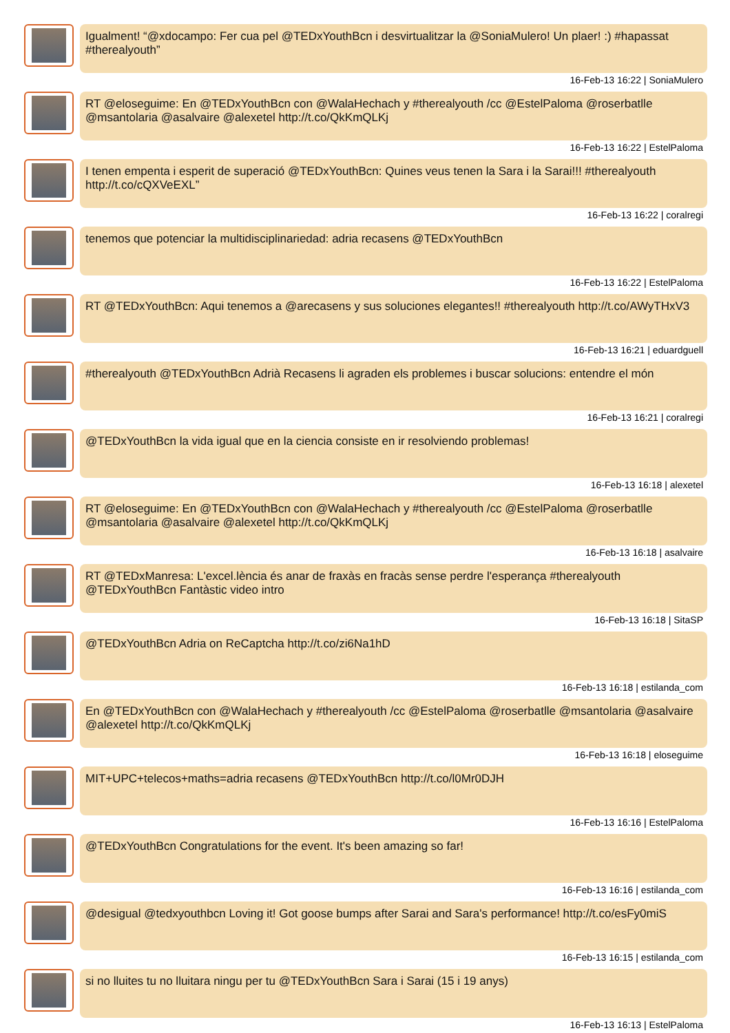Igualment! “@xdocampo: Fer cua pel @TEDxYouthBcn i desvirtualitzar la @SoniaMulero! Un plaer! :) #hapassat #therealyouth”
16-Feb-13 16:22 | SoniaMulero
RT @eloseguime: En @TEDxYouthBcn con @WalaHechach y #therealyouth /cc @EstelPaloma @roserbatlle @msantolaria @asalvaire @alexetel http://t.co/QkKmQLKj
16-Feb-13 16:22 | EstelPaloma
I tenen empenta i esperit de superació @TEDxYouthBcn: Quines veus tenen la Sara i la Sarai!!! #therealyouth http://t.co/cQXVeEXL”
16-Feb-13 16:22 | coralregi
tenemos que potenciar la multidisciplinariedad: adria recasens @TEDxYouthBcn
16-Feb-13 16:22 | EstelPaloma
RT @TEDxYouthBcn: Aqui tenemos a @arecasens y sus soluciones elegantes!! #therealyouth http://t.co/AWyTHxV3
16-Feb-13 16:21 | eduardguell
#therealyouth @TEDxYouthBcn Adrià Recasens li agraden els problemes i buscar solucions: entendre el món
16-Feb-13 16:21 | coralregi
@TEDxYouthBcn la vida igual que en la ciencia consiste en ir resolviendo problemas!
16-Feb-13 16:18 | alexetel
RT @eloseguime: En @TEDxYouthBcn con @WalaHechach y #therealyouth /cc @EstelPaloma @roserbatlle @msantolaria @asalvaire @alexetel http://t.co/QkKmQLKj
16-Feb-13 16:18 | asalvaire
RT @TEDxManresa: L'excel.lència és anar de fraxàs en fracàs sense perdre l'esperança #therealyouth @TEDxYouthBcn Fantàstic video intro
16-Feb-13 16:18 | SitaSP
@TEDxYouthBcn Adria on ReCaptcha http://t.co/zi6Na1hD
16-Feb-13 16:18 | estilanda_com
En @TEDxYouthBcn con @WalaHechach y #therealyouth /cc @EstelPaloma @roserbatlle @msantolaria @asalvaire @alexetel http://t.co/QkKmQLKj
16-Feb-13 16:18 | eloseguime
MIT+UPC+telecos+maths=adria recasens @TEDxYouthBcn http://t.co/l0Mr0DJH
16-Feb-13 16:16 | EstelPaloma
@TEDxYouthBcn Congratulations for the event. It's been amazing so far!
16-Feb-13 16:16 | estilanda_com
@desigual @tedxyouthbcn Loving it! Got goose bumps after Sarai and Sara's performance! http://t.co/esFy0miS
16-Feb-13 16:15 | estilanda_com
si no lluites tu no lluitara ningu per tu @TEDxYouthBcn Sara i Sarai (15 i 19 anys)
16-Feb-13 16:13 | EstelPaloma